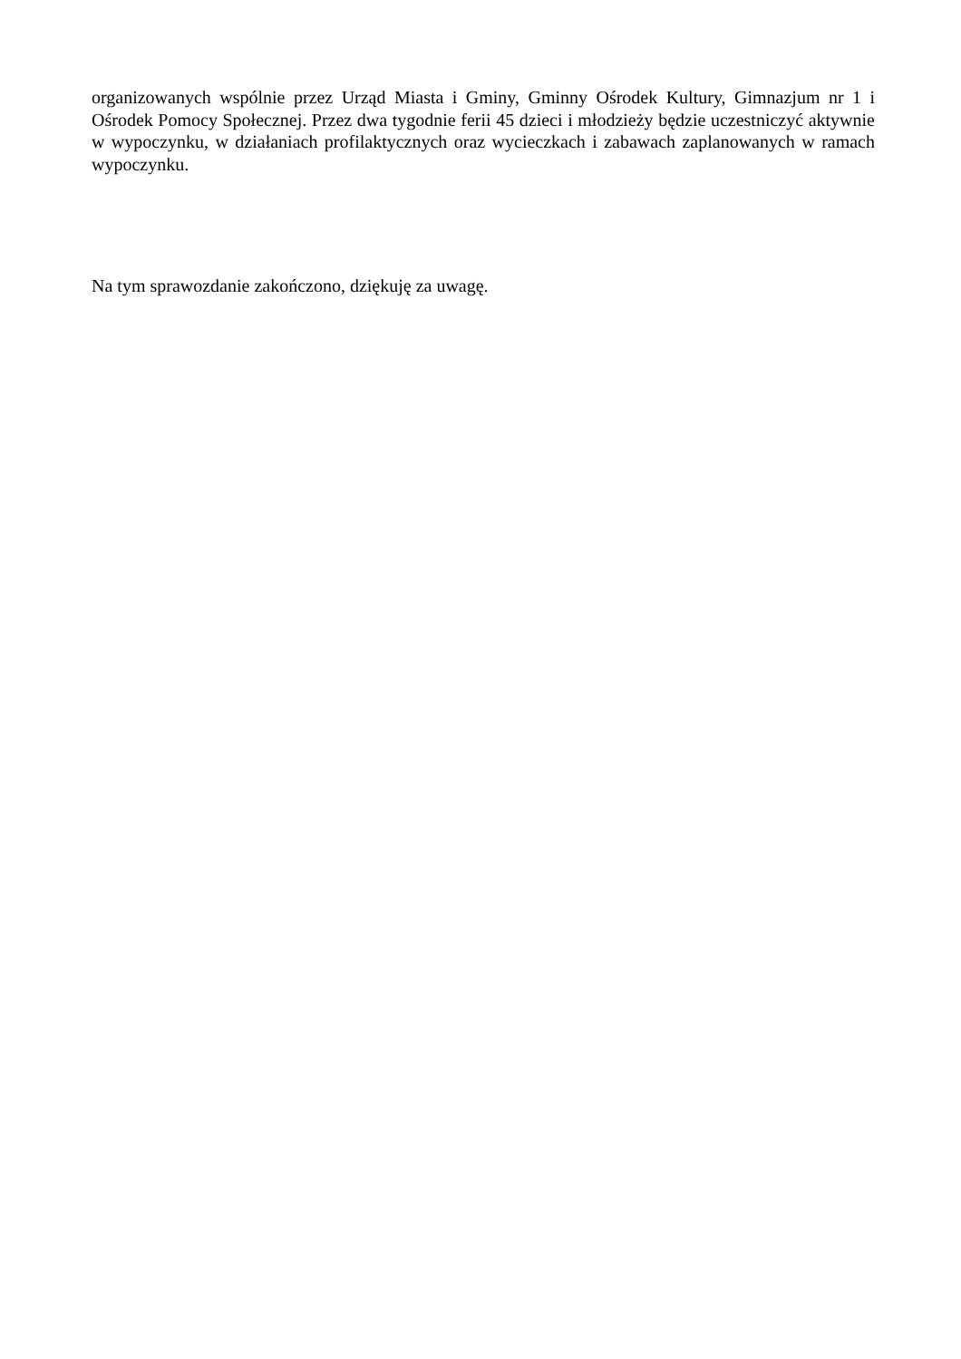organizowanych wspólnie przez Urząd Miasta i Gminy, Gminny Ośrodek Kultury, Gimnazjum nr 1 i Ośrodek Pomocy Społecznej. Przez dwa tygodnie ferii 45 dzieci i młodzieży będzie uczestniczyć aktywnie w wypoczynku, w działaniach profilaktycznych oraz wycieczkach i zabawach zaplanowanych w ramach wypoczynku.
Na tym sprawozdanie zakończono, dziękuję za uwagę.